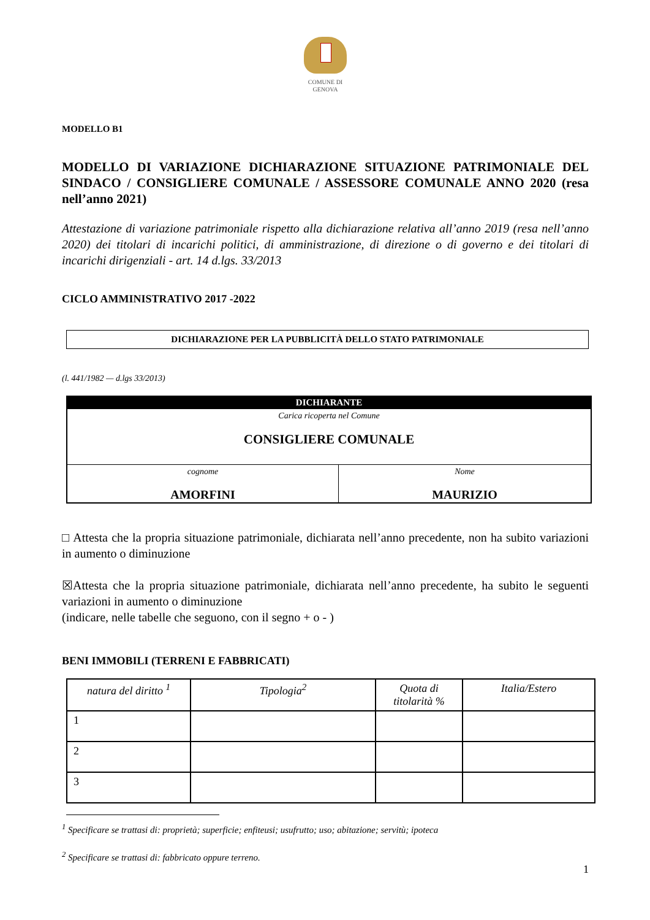COMUNE DI
GENOVA
MODELLO B1
MODELLO DI VARIAZIONE DICHIARAZIONE SITUAZIONE PATRIMONIALE DEL SINDACO / CONSIGLIERE COMUNALE / ASSESSORE COMUNALE ANNO 2020 (resa nell’anno 2021)
Attestazione di variazione patrimoniale rispetto alla dichiarazione relativa all’anno 2019 (resa nell’anno 2020) dei titolari di incarichi politici, di amministrazione, di direzione o di governo e dei titolari di incarichi dirigenziali - art. 14 d.lgs. 33/2013
CICLO AMMINISTRATIVO 2017 -2022
DICHIARAZIONE PER LA PUBBLICITÀ DELLO STATO PATRIMONIALE
(l. 441/1982 — d.lgs 33/2013)
| DICHIARANTE | |
| Carica ricoperta nel Comune CONSIGLIERE COMUNALE | |
| cognome AMORFINI | Nome MAURIZIO |
□ Attesta che la propria situazione patrimoniale, dichiarata nell’anno precedente, non ha subito variazioni in aumento o diminuzione
☒Attesta che la propria situazione patrimoniale, dichiarata nell’anno precedente, ha subito le seguenti variazioni in aumento o diminuzione
(indicare, nelle tabelle che seguono, con il segno + o - )
BENI IMMOBILI (TERRENI E FABBRICATI)
| natura del diritto <sup>1</sup> | Tipologia<sup>2</sup> | Quota di titolarità % | Italia/Estero |
| --- | --- | --- | --- |
| 1 | | | |
| 2 | | | |
| 3 | | | |
<sup>1</sup> Specificare se trattasi di: proprietà; superficie; enfiteusi; usufrutto; uso; abitazione; servitù; ipoteca
<sup>2</sup> Specificare se trattasi di: fabbricato oppure terreno.
1